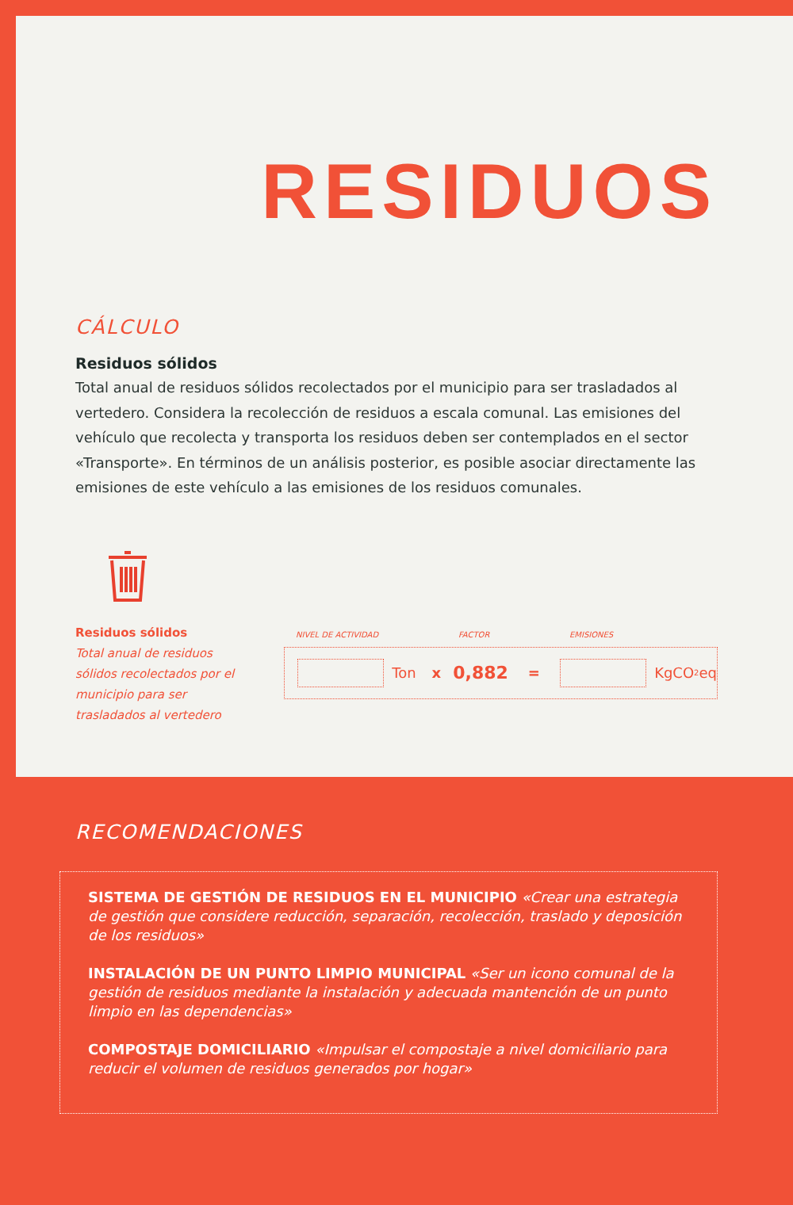RESIDUOS
CÁLCULO
Residuos sólidos
Total anual de residuos sólidos recolectados por el municipio para ser trasladados al vertedero. Considera la recolección de residuos a escala comunal. Las emisiones del vehículo que recolecta y transporta los residuos deben ser contemplados en el sector «Transporte». En términos de un análisis posterior, es posible asociar directamente las emisiones de este vehículo a las emisiones de los residuos comunales.
Residuos sólidos
Total anual de residuos sólidos recolectados por el municipio para ser trasladados al vertedero
NIVEL DE ACTIVIDAD FACTOR EMISIONES
Ton x 0,882 =
KgCO<sub>2</sub>eq
RECOMENDACIONES
SISTEMA DE GESTIÓN DE RESIDUOS EN EL MUNICIPIO «Crear una estrategia de gestión que considere reducción, separación, recolección, traslado y deposición de los residuos»
INSTALACIÓN DE UN PUNTO LIMPIO MUNICIPAL «Ser un icono comunal de la gestión de residuos mediante la instalación y adecuada mantención de un punto limpio en las dependencias»
COMPOSTAJE DOMICILIARIO «Impulsar el compostaje a nivel domiciliario para reducir el volumen de residuos generados por hogar»